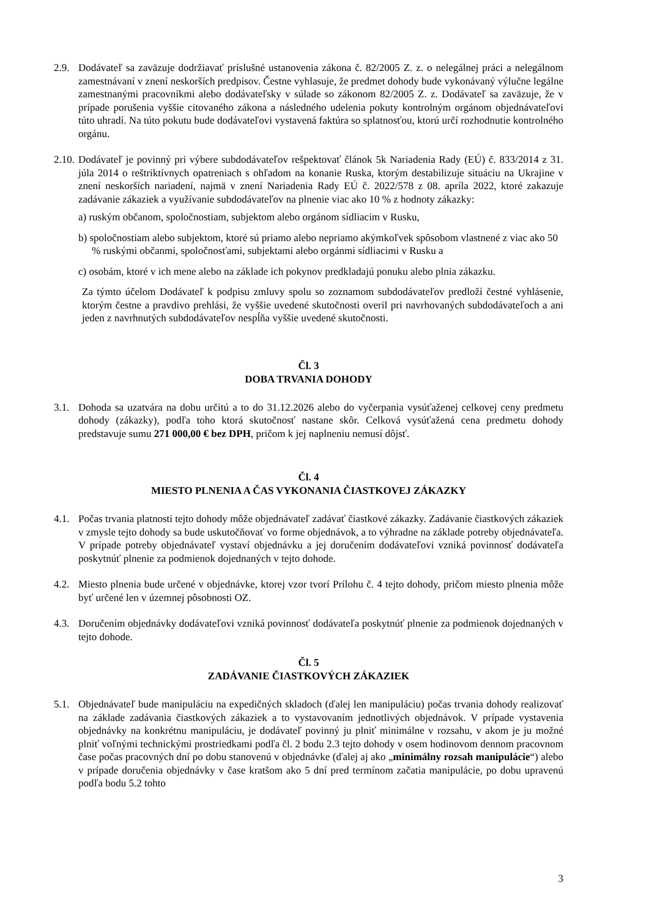2.9.
Dodávateľ sa zaväzuje dodržiavať príslušné ustanovenia zákona č. 82/2005 Z. z. o nelegálnej práci a nelegálnom zamestnávaní v znení neskorších predpisov. Čestne vyhlasuje, že predmet dohody bude vykonávaný výlučne legálne zamestnanými pracovníkmi alebo dodávateľsky v súlade so zákonom 82/2005 Z. z. Dodávateľ sa zaväzuje, že v prípade porušenia vyššie citovaného zákona a následného udelenia pokuty kontrolným orgánom objednávateľovi túto uhradí. Na túto pokutu bude dodávateľovi vystavená faktúra so splatnosťou, ktorú určí rozhodnutie kontrolného orgánu.
2.10.
Dodávateľ je povinný pri výbere subdodávateľov rešpektovať článok 5k Nariadenia Rady (EÚ) č. 833/2014 z 31. júla 2014 o reštriktívnych opatreniach s ohľadom na konanie Ruska, ktorým destabilizuje situáciu na Ukrajine v znení neskorších nariadení, najmä v znení Nariadenia Rady EÚ č. 2022/578 z 08. apríla 2022, ktoré zakazuje zadávanie zákaziek a využívanie subdodávateľov na plnenie viac ako 10 % z hodnoty zákazky:
a) ruským občanom, spoločnostiam, subjektom alebo orgánom sídliacim v Rusku,
b) spoločnostiam alebo subjektom, ktoré sú priamo alebo nepriamo akýmkoľvek spôsobom vlastnené z viac ako 50 % ruskými občanmi, spoločnosťami, subjektami alebo orgánmi sídliacimi v Rusku a
c) osobám, ktoré v ich mene alebo na základe ich pokynov predkladajú ponuku alebo plnia zákazku.
Za týmto účelom Dodávateľ k podpisu zmluvy spolu so zoznamom subdodávateľov predloží čestné vyhlásenie, ktorým čestne a pravdivo prehlási, že vyššie uvedené skutočnosti overil pri navrhovaných subdodávateľoch a ani jeden z navrhnutých subdodávateľov nespĺňa vyššie uvedené skutočnosti.
Čl. 3
DOBA TRVANIA DOHODY
3.1.
Dohoda sa uzatvára na dobu určitú a to do 31.12.2026 alebo do vyčerpania vysúťaženej celkovej ceny predmetu dohody (zákazky), podľa toho ktorá skutočnosť nastane skôr. Celková vysúťažená cena predmetu dohody predstavuje sumu 271 000,00 € bez DPH, pričom k jej naplneniu nemusí dôjsť.
Čl. 4
MIESTO PLNENIA A ČAS VYKONANIA ČIASTKOVEJ ZÁKAZKY
4.1.
Počas trvania platnosti tejto dohody môže objednávateľ zadávať čiastkové zákazky. Zadávanie čiastkových zákaziek v zmysle tejto dohody sa bude uskutočňovať vo forme objednávok, a to výhradne na základe potreby objednávateľa. V prípade potreby objednávateľ vystaví objednávku a jej doručením dodávateľovi vzniká povinnosť dodávateľa poskytnúť plnenie za podmienok dojednaných v tejto dohode.
4.2.
Miesto plnenia bude určené v objednávke, ktorej vzor tvorí Prílohu č. 4 tejto dohody, pričom miesto plnenia môže byť určené len v územnej pôsobnosti OZ.
4.3.
Doručením objednávky dodávateľovi vzniká povinnosť dodávateľa poskytnúť plnenie za podmienok dojednaných v tejto dohode.
Čl. 5
ZADÁVANIE ČIASTKOVÝCH ZÁKAZIEK
5.1.
Objednávateľ bude manipuláciu na expedičných skladoch (ďalej len manipuláciu) počas trvania dohody realizovať na základe zadávania čiastkových zákaziek a to vystavovaním jednotlivých objednávok. V prípade vystavenia objednávky na konkrétnu manipuláciu, je dodávateľ povinný ju plniť minimálne v rozsahu, v akom je ju možné plniť voľnými technickými prostriedkami podľa čl. 2 bodu 2.3 tejto dohody v osem hodinovom dennom pracovnom čase počas pracovných dní po dobu stanovenú v objednávke (ďalej aj ako „minimálny rozsah manipulácie“) alebo v prípade doručenia objednávky v čase kratšom ako 5 dní pred termínom začatia manipulácie, po dobu upravenú podľa bodu 5.2 tohto
3